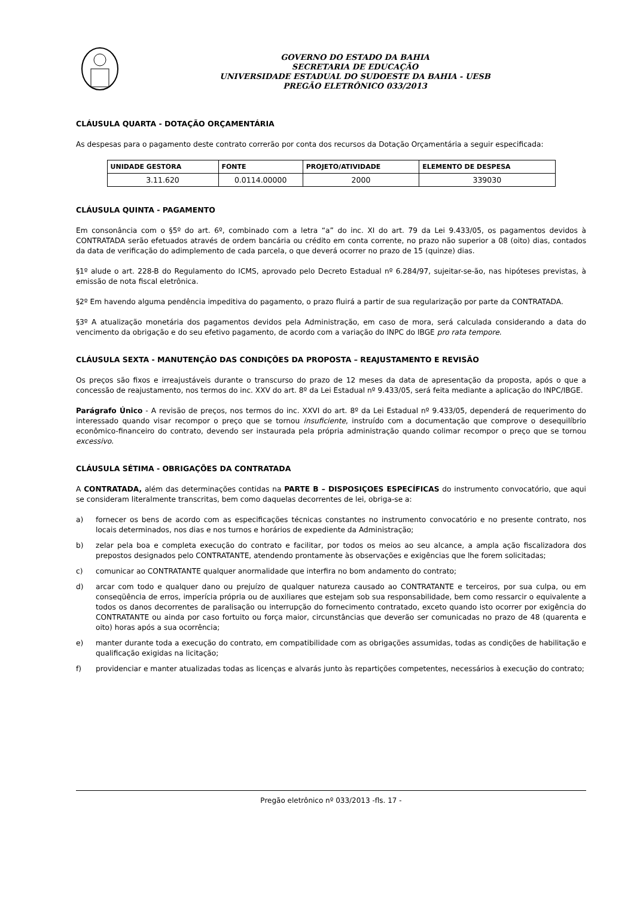GOVERNO DO ESTADO DA BAHIA
SECRETARIA DE EDUCAÇÃO
UNIVERSIDADE ESTADUAL DO SUDOESTE DA BAHIA - UESB
PREGÃO ELETRÔNICO 033/2013
CLÁUSULA QUARTA - DOTAÇÃO ORÇAMENTÁRIA
As despesas para o pagamento deste contrato correrão por conta dos recursos da Dotação Orçamentária a seguir especificada:
| UNIDADE GESTORA | FONTE | PROJETO/ATIVIDADE | ELEMENTO DE DESPESA |
| --- | --- | --- | --- |
| 3.11.620 | 0.0114.00000 | 2000 | 339030 |
CLÁUSULA QUINTA - PAGAMENTO
Em consonância com o §5º do art. 6º, combinado com a letra “a” do inc. XI do art. 79 da Lei 9.433/05, os pagamentos devidos à CONTRATADA serão efetuados através de ordem bancária ou crédito em conta corrente, no prazo não superior a 08 (oito) dias, contados da data de verificação do adimplemento de cada parcela, o que deverá ocorrer no prazo de 15 (quinze) dias.
§1º alude o art. 228-B do Regulamento do ICMS, aprovado pelo Decreto Estadual nº 6.284/97, sujeitar-se-ão, nas hipóteses previstas, à emissão de nota fiscal eletrônica.
§2º Em havendo alguma pendência impeditiva do pagamento, o prazo fluirá a partir de sua regularização por parte da CONTRATADA.
§3º A atualização monetária dos pagamentos devidos pela Administração, em caso de mora, será calculada considerando a data do vencimento da obrigação e do seu efetivo pagamento, de acordo com a variação do INPC do IBGE pro rata tempore.
CLÁUSULA SEXTA - MANUTENÇÃO DAS CONDIÇÕES DA PROPOSTA – REAJUSTAMENTO E REVISÃO
Os preços são fixos e irreajustáveis durante o transcurso do prazo de 12 meses da data de apresentação da proposta, após o que a concessão de reajustamento, nos termos do inc. XXV do art. 8º da Lei Estadual nº 9.433/05, será feita mediante a aplicação do INPC/IBGE.
Parágrafo Único - A revisão de preços, nos termos do inc. XXVI do art. 8º da Lei Estadual nº 9.433/05, dependerá de requerimento do interessado quando visar recompor o preço que se tornou insuficiente, instruído com a documentação que comprove o desequilíbrio econômico-financeiro do contrato, devendo ser instaurada pela própria administração quando colimar recompor o preço que se tornou excessivo.
CLÁUSULA SÉTIMA - OBRIGAÇÕES DA CONTRATADA
A CONTRATADA, além das determinações contidas na PARTE B – DISPOSIÇOES ESPECÍFICAS do instrumento convocatório, que aqui se consideram literalmente transcritas, bem como daquelas decorrentes de lei, obriga-se a:
a) fornecer os bens de acordo com as especificações técnicas constantes no instrumento convocatório e no presente contrato, nos locais determinados, nos dias e nos turnos e horários de expediente da Administração;
b) zelar pela boa e completa execução do contrato e facilitar, por todos os meios ao seu alcance, a ampla ação fiscalizadora dos prepostos designados pelo CONTRATANTE, atendendo prontamente às observações e exigências que lhe forem solicitadas;
c) comunicar ao CONTRATANTE qualquer anormalidade que interfira no bom andamento do contrato;
d) arcar com todo e qualquer dano ou prejuízo de qualquer natureza causado ao CONTRATANTE e terceiros, por sua culpa, ou em conseqüência de erros, imperícia própria ou de auxiliares que estejam sob sua responsabilidade, bem como ressarcir o equivalente a todos os danos decorrentes de paralisação ou interrupção do fornecimento contratado, exceto quando isto ocorrer por exigência do CONTRATANTE ou ainda por caso fortuito ou força maior, circunstâncias que deverão ser comunicadas no prazo de 48 (quarenta e oito) horas após a sua ocorrência;
e) manter durante toda a execução do contrato, em compatibilidade com as obrigações assumidas, todas as condições de habilitação e qualificação exigidas na licitação;
f) providenciar e manter atualizadas todas as licenças e alvarás junto às repartições competentes, necessários à execução do contrato;
Pregão eletrônico nº 033/2013 -fls. 17 -